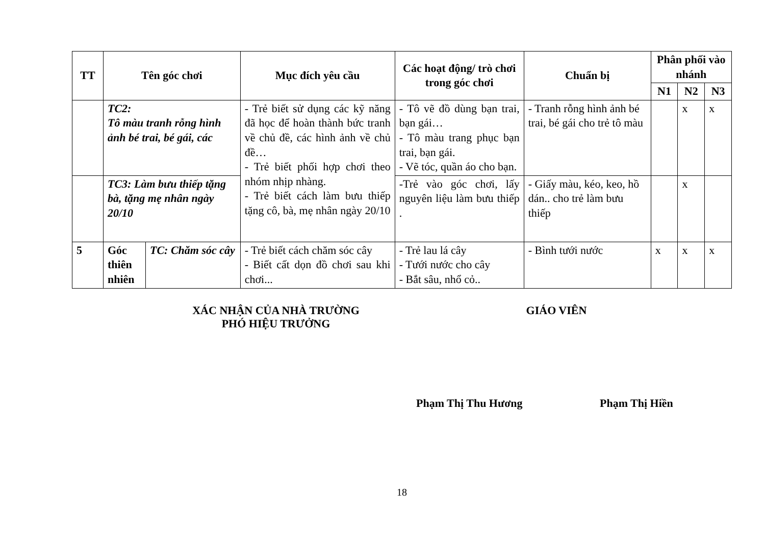| TT | Tên góc chơi | | Mục đích yêu cầu | Các hoạt động/ trò chơi trong góc chơi | Chuẩn bị | Phân phối vào nhánh | | |
| --- | --- | --- | --- | --- | --- | --- | --- | --- |
| | | | | | | N1 | N2 | N3 |
| | TC2: Tô màu tranh rỗng hình ảnh bé trai, bé gái, các | | - Trẻ biết sử dụng các kỹ năng đã học để hoàn thành bức tranh về chủ đề, các hình ảnh về chủ đề… - Trẻ biết phối hợp chơi theo nhóm nhịp nhàng. - Trẻ biết cách làm bưu thiếp tặng cô, bà, mẹ nhân ngày 20/10 | - Tô vẽ đồ dùng bạn trai, bạn gái… - Tô màu trang phục bạn trai, bạn gái. - Vẽ tóc, quần áo cho bạn. | - Tranh rỗng hình ảnh bé trai, bé gái cho trẻ tô màu | | x | x |
| | TC3: Làm bưu thiếp tặng bà, tặng mẹ nhân ngày 20/10 | | | -Trẻ vào góc chơi, lấy nguyên liệu làm bưu thiếp . | - Giấy màu, kéo, keo, hồ dán.. cho trẻ làm bưu thiếp | | x | |
| 5 | Góc thiên nhiên | TC: Chăm sóc cây | - Trẻ biết cách chăm sóc cây - Biết cất dọn đồ chơi sau khi chơi... | - Trẻ lau lá cây - Tưới nước cho cây - Bắt sâu, nhổ cỏ.. | - Bình tưới nước | x | x | x |
XÁC NHẬN CỦA NHÀ TRƯỜNG
PHÓ HIỆU TRƯỞNG
GIÁO VIÊN
Phạm Thị Thu Hương Phạm Thị Hiền
18